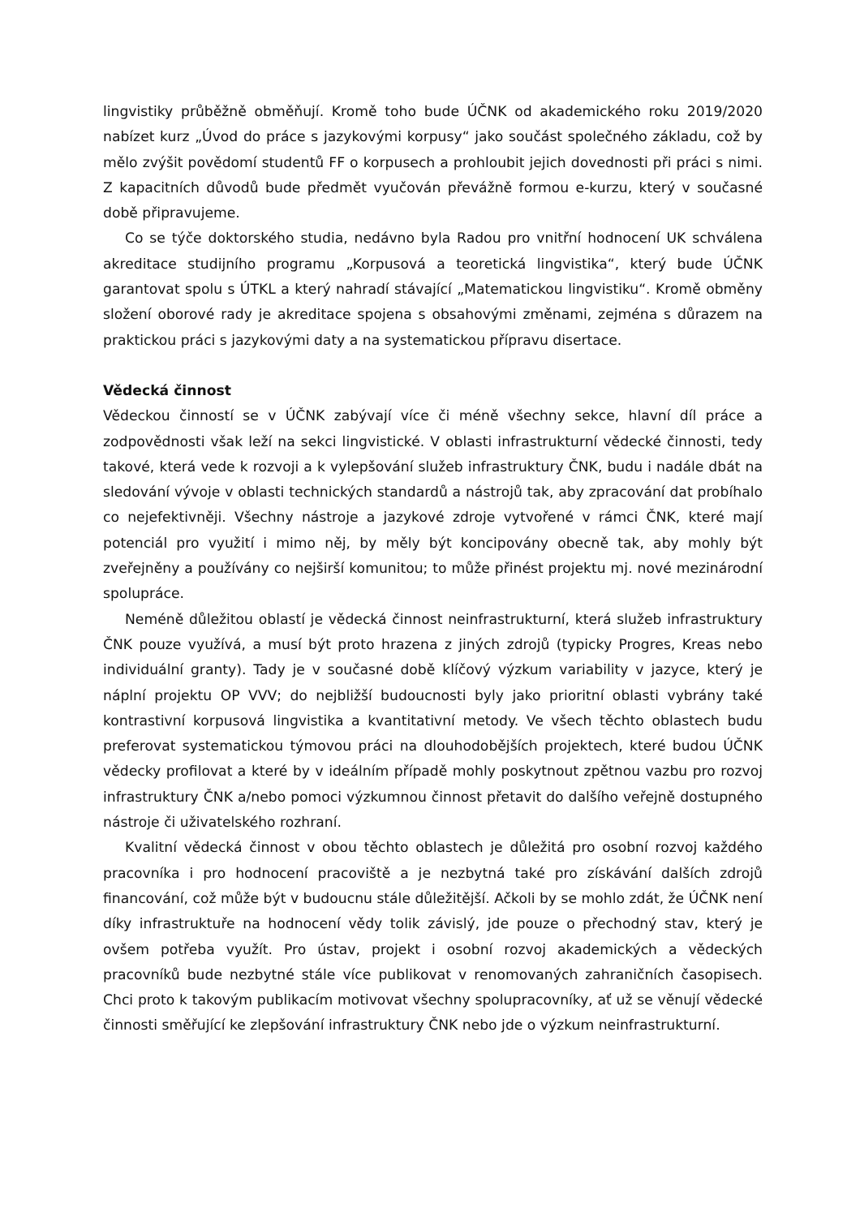lingvistiky průběžně obměňují. Kromě toho bude ÚČNK od akademického roku 2019/2020 nabízet kurz „Úvod do práce s jazykovými korpusy“ jako součást společného základu, což by mělo zvýšit povědomí studentů FF o korpusech a prohloubit jejich dovednosti při práci s nimi. Z kapacitních důvodů bude předmět vyučován převážně formou e-kurzu, který v současné době připravujeme.
Co se týče doktorského studia, nedávno byla Radou pro vnitřní hodnocení UK schválena akreditace studijního programu „Korpusová a teoretická lingvistika“, který bude ÚČNK garantovat spolu s ÚTKL a který nahradí stávající „Matematickou lingvistiku“. Kromě obměny složení oborové rady je akreditace spojena s obsahovými změnami, zejména s důrazem na praktickou práci s jazykovými daty a na systematickou přípravu disertace.
Vědecká činnost
Vědeckou činností se v ÚČNK zabývají více či méně všechny sekce, hlavní díl práce a zodpovědnosti však leží na sekci lingvistické. V oblasti infrastrukturní vědecké činnosti, tedy takové, která vede k rozvoji a k vylepšování služeb infrastruktury ČNK, budu i nadále dbát na sledování vývoje v oblasti technických standardů a nástrojů tak, aby zpracování dat probíhalo co nejefektivněji. Všechny nástroje a jazykové zdroje vytvořené v rámci ČNK, které mají potenciál pro využití i mimo něj, by měly být koncipovány obecně tak, aby mohly být zveřejněny a používány co nejširší komunitou; to může přinést projektu mj. nové mezinárodní spolupráce.
Neméně důležitou oblastí je vědecká činnost neinfrastrukturní, která služeb infrastruktury ČNK pouze využívá, a musí být proto hrazena z jiných zdrojů (typicky Progres, Kreas nebo individuální granty). Tady je v současné době klíčový výzkum variability v jazyce, který je náplní projektu OP VVV; do nejbližší budoucnosti byly jako prioritní oblasti vybrány také kontrastivní korpusová lingvistika a kvantitativní metody. Ve všech těchto oblastech budu preferovat systematickou týmovou práci na dlouhodobějších projektech, které budou ÚČNK vědecky profilovat a které by v ideálním případě mohly poskytnout zpětnou vazbu pro rozvoj infrastruktury ČNK a/nebo pomoci výzkumnou činnost přetavit do dalšího veřejně dostupného nástroje či uživatelského rozhraní.
Kvalitní vědecká činnost v obou těchto oblastech je důležitá pro osobní rozvoj každého pracovníka i pro hodnocení pracoviště a je nezbytná také pro získávání dalších zdrojů financování, což může být v budoucnu stále důležitější. Ačkoli by se mohlo zdát, že ÚČNK není díky infrastruktuře na hodnocení vědy tolik závislý, jde pouze o přechodný stav, který je ovšem potřeba využít. Pro ústav, projekt i osobní rozvoj akademických a vědeckých pracovníků bude nezbytné stále více publikovat v renomovaných zahraničních časopisech. Chci proto k takovým publikacím motivovat všechny spolupracovníky, ať už se věnují vědecké činnosti směřující ke zlepšování infrastruktury ČNK nebo jde o výzkum neinfrastrukturní.